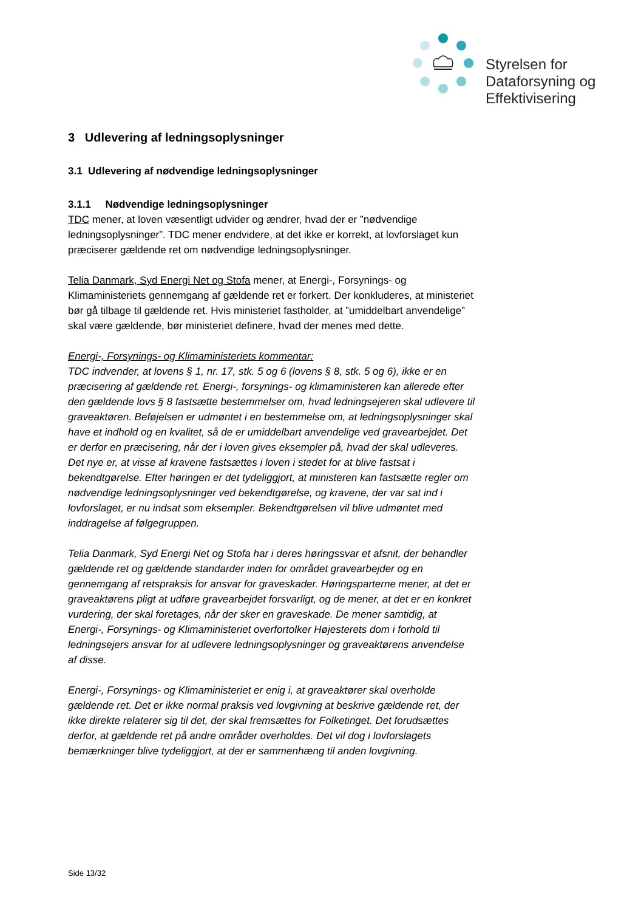Styrelsen for
Dataforsyning og
Effektivisering
3 Udlevering af ledningsoplysninger
3.1 Udlevering af nødvendige ledningsoplysninger
3.1.1 Nødvendige ledningsoplysninger
TDC mener, at loven væsentligt udvider og ændrer, hvad der er ”nødvendige ledningsoplysninger”. TDC mener endvidere, at det ikke er korrekt, at lovforslaget kun præciserer gældende ret om nødvendige ledningsoplysninger.
Telia Danmark, Syd Energi Net og Stofa mener, at Energi-, Forsynings- og Klimaministeriets gennemgang af gældende ret er forkert. Der konkluderes, at ministeriet bør gå tilbage til gældende ret. Hvis ministeriet fastholder, at ”umiddelbart anvendelige” skal være gældende, bør ministeriet definere, hvad der menes med dette.
Energi-, Forsynings- og Klimaministeriets kommentar:
TDC indvender, at lovens § 1, nr. 17, stk. 5 og 6 (lovens § 8, stk. 5 og 6), ikke er en præcisering af gældende ret. Energi-, forsynings- og klimaministeren kan allerede efter den gældende lovs § 8 fastsætte bestemmelser om, hvad ledningsejeren skal udlevere til graveaktøren. Beføjelsen er udmøntet i en bestemmelse om, at ledningsoplysninger skal have et indhold og en kvalitet, så de er umiddelbart anvendelige ved gravearbejdet. Det er derfor en præcisering, når der i loven gives eksempler på, hvad der skal udleveres. Det nye er, at visse af kravene fastsættes i loven i stedet for at blive fastsat i bekendtgørelse. Efter høringen er det tydeliggjort, at ministeren kan fastsætte regler om nødvendige ledningsoplysninger ved bekendtgørelse, og kravene, der var sat ind i lovforslaget, er nu indsat som eksempler. Bekendtgørelsen vil blive udmøntet med inddragelse af følgegruppen.
Telia Danmark, Syd Energi Net og Stofa har i deres høringssvar et afsnit, der behandler gældende ret og gældende standarder inden for området gravearbejder og en gennemgang af retspraksis for ansvar for graveskader. Høringsparterne mener, at det er graveaktørens pligt at udføre gravearbejdet forsvarligt, og de mener, at det er en konkret vurdering, der skal foretages, når der sker en graveskade. De mener samtidig, at Energi-, Forsynings- og Klimaministeriet overfortolker Højesterets dom i forhold til ledningsejers ansvar for at udlevere ledningsoplysninger og graveaktørens anvendelse af disse.
Energi-, Forsynings- og Klimaministeriet er enig i, at graveaktører skal overholde gældende ret. Det er ikke normal praksis ved lovgivning at beskrive gældende ret, der ikke direkte relaterer sig til det, der skal fremsættes for Folketinget. Det forudsættes derfor, at gældende ret på andre områder overholdes. Det vil dog i lovforslagets bemærkninger blive tydeliggjort, at der er sammenhæng til anden lovgivning.
Side 13/32